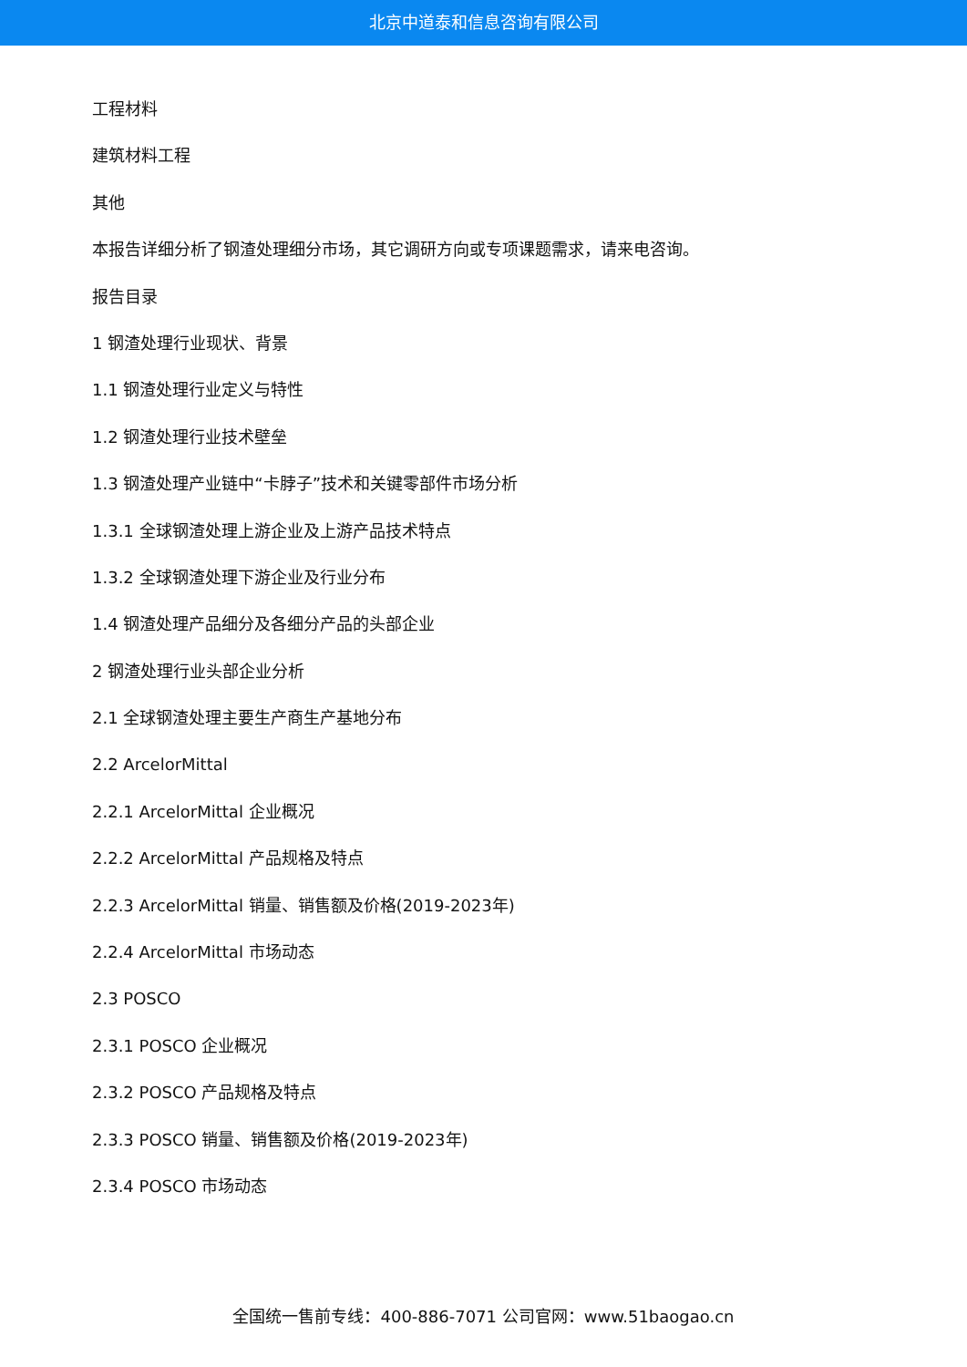北京中道泰和信息咨询有限公司
工程材料
建筑材料工程
其他
本报告详细分析了钢渣处理细分市场，其它调研方向或专项课题需求，请来电咨询。
报告目录
1 钢渣处理行业现状、背景
1.1 钢渣处理行业定义与特性
1.2 钢渣处理行业技术壁垒
1.3 钢渣处理产业链中“卡脖子”技术和关键零部件市场分析
1.3.1 全球钢渣处理上游企业及上游产品技术特点
1.3.2 全球钢渣处理下游企业及行业分布
1.4 钢渣处理产品细分及各细分产品的头部企业
2 钢渣处理行业头部企业分析
2.1 全球钢渣处理主要生产商生产基地分布
2.2 ArcelorMittal
2.2.1 ArcelorMittal 企业概况
2.2.2 ArcelorMittal 产品规格及特点
2.2.3 ArcelorMittal 销量、销售额及价格(2019-2023年)
2.2.4 ArcelorMittal 市场动态
2.3 POSCO
2.3.1 POSCO 企业概况
2.3.2 POSCO 产品规格及特点
2.3.3 POSCO 销量、销售额及价格(2019-2023年)
2.3.4 POSCO 市场动态
全国统一售前专线：400-886-7071 公司官网：www.51baogao.cn